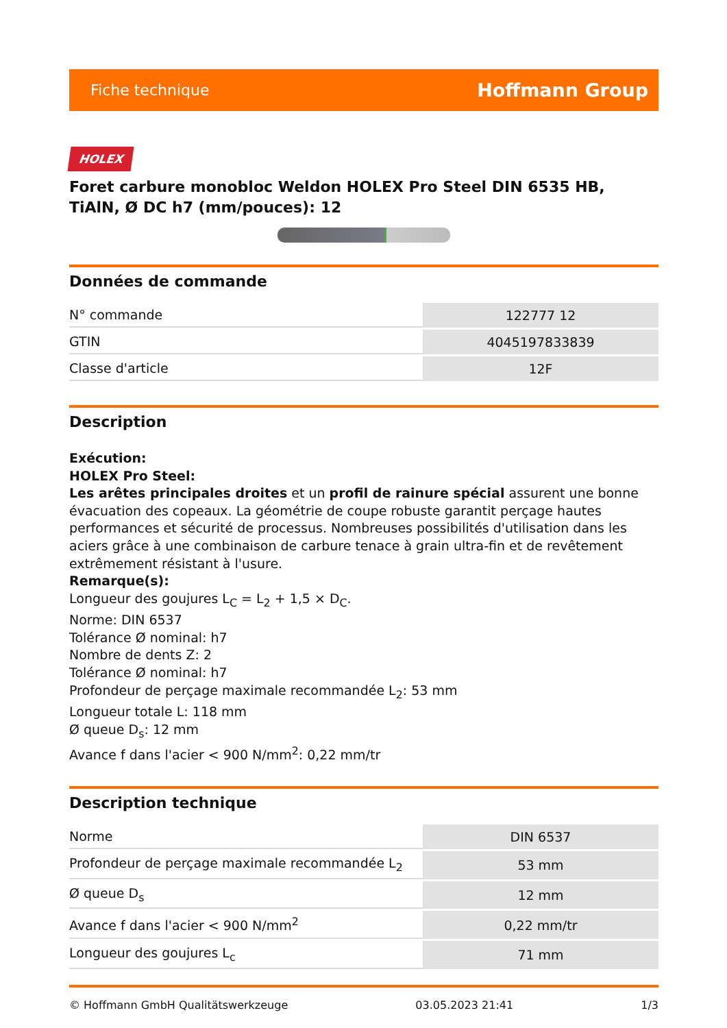Fiche technique Hoffmann Group
HOLEX
Foret carbure monobloc Weldon HOLEX Pro Steel DIN 6535 HB, TiAlN, Ø DC h7 (mm/pouces): 12
Données de commande
| N° commande | 122777 12 |
| GTIN | 4045197833839 |
| Classe d'article | 12F |
Description
Exécution:
HOLEX Pro Steel:
Les arêtes principales droites et un profil de rainure spécial assurent une bonne évacuation des copeaux. La géométrie de coupe robuste garantit perçage hautes performances et sécurité de processus. Nombreuses possibilités d'utilisation dans les aciers grâce à une combinaison de carbure tenace à grain ultra-fin et de revêtement extrêmement résistant à l'usure.
Remarque(s):
Longueur des goujures L<sub>C</sub> = L<sub>2</sub> + 1,5 × D<sub>C</sub>.
Norme: DIN 6537
Tolérance Ø nominal: h7
Nombre de dents Z: 2
Tolérance Ø nominal: h7
Profondeur de perçage maximale recommandée L<sub>2</sub>: 53 mm
Longueur totale L: 118 mm
Ø queue D<sub>s</sub>: 12 mm
Avance f dans l'acier < 900 N/mm<sup>2</sup>: 0,22 mm/tr
Description technique
| Norme | DIN 6537 |
| Profondeur de perçage maximale recommandée L<sub>2</sub> | 53 mm |
| Ø queue D<sub>s</sub> | 12 mm |
| Avance f dans l'acier < 900 N/mm<sup>2</sup> | 0,22 mm/tr |
| Longueur des goujures L<sub>c</sub> | 71 mm |
© Hoffmann GmbH Qualitätswerkzeuge 03.05.2023 21:41 1/3